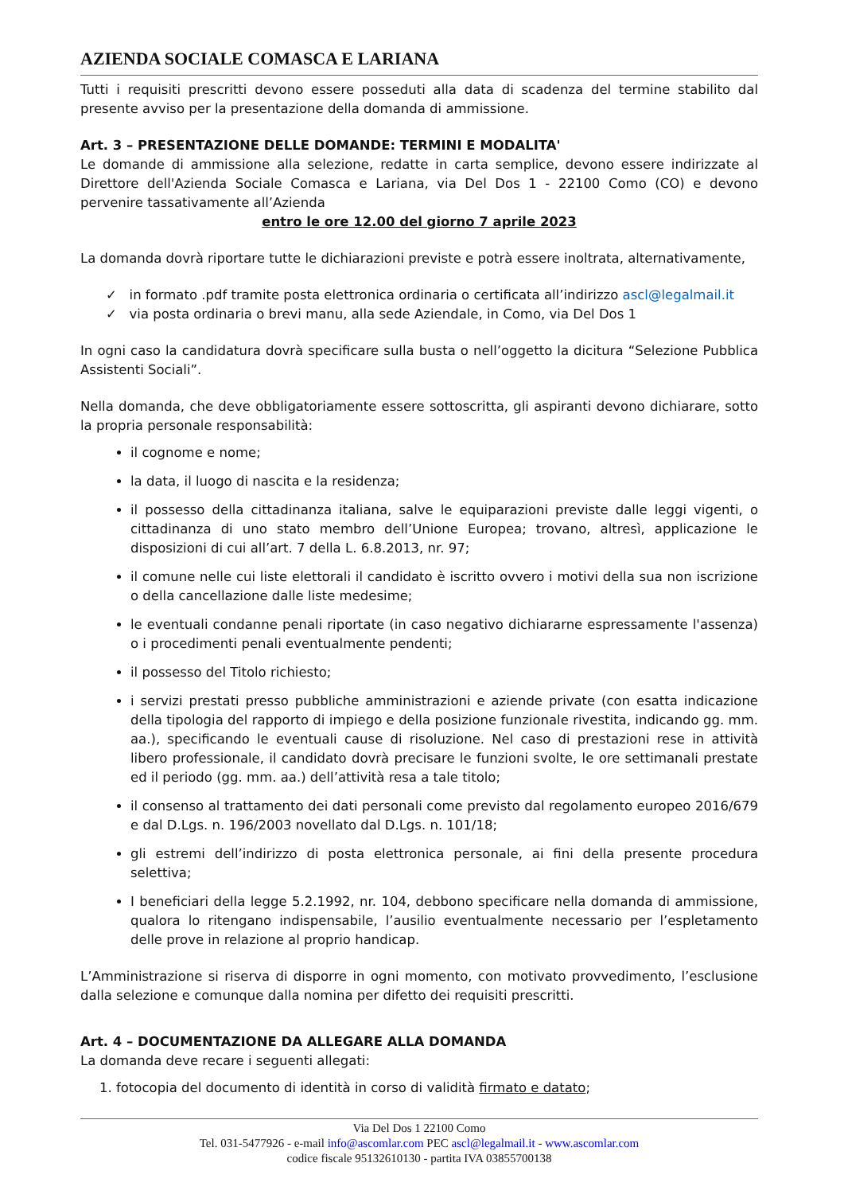AZIENDA SOCIALE COMASCA E LARIANA
Tutti i requisiti prescritti devono essere posseduti alla data di scadenza del termine stabilito dal presente avviso per la presentazione della domanda di ammissione.
Art. 3 – PRESENTAZIONE DELLE DOMANDE: TERMINI E MODALITA'
Le domande di ammissione alla selezione, redatte in carta semplice, devono essere indirizzate al Direttore dell'Azienda Sociale Comasca e Lariana, via Del Dos 1 - 22100 Como (CO) e devono pervenire tassativamente all’Azienda
entro le ore 12.00 del giorno 7 aprile 2023
La domanda dovrà riportare tutte le dichiarazioni previste e potrà essere inoltrata, alternativamente,
✓ in formato .pdf tramite posta elettronica ordinaria o certificata all’indirizzo ascl@legalmail.it
✓ via posta ordinaria o brevi manu, alla sede Aziendale, in Como, via Del Dos 1
In ogni caso la candidatura dovrà specificare sulla busta o nell’oggetto la dicitura “Selezione Pubblica Assistenti Sociali”.
Nella domanda, che deve obbligatoriamente essere sottoscritta, gli aspiranti devono dichiarare, sotto la propria personale responsabilità:
il cognome e nome;
la data, il luogo di nascita e la residenza;
il possesso della cittadinanza italiana, salve le equiparazioni previste dalle leggi vigenti, o cittadinanza di uno stato membro dell’Unione Europea; trovano, altresì, applicazione le disposizioni di cui all’art. 7 della L. 6.8.2013, nr. 97;
il comune nelle cui liste elettorali il candidato è iscritto ovvero i motivi della sua non iscrizione o della cancellazione dalle liste medesime;
le eventuali condanne penali riportate (in caso negativo dichiararne espressamente l'assenza) o i procedimenti penali eventualmente pendenti;
il possesso del Titolo richiesto;
i servizi prestati presso pubbliche amministrazioni e aziende private (con esatta indicazione della tipologia del rapporto di impiego e della posizione funzionale rivestita, indicando gg. mm. aa.), specificando le eventuali cause di risoluzione. Nel caso di prestazioni rese in attività libero professionale, il candidato dovrà precisare le funzioni svolte, le ore settimanali prestate ed il periodo (gg. mm. aa.) dell’attività resa a tale titolo;
il consenso al trattamento dei dati personali come previsto dal regolamento europeo 2016/679 e dal D.Lgs. n. 196/2003 novellato dal D.Lgs. n. 101/18;
gli estremi dell’indirizzo di posta elettronica personale, ai fini della presente procedura selettiva;
I beneficiari della legge 5.2.1992, nr. 104, debbono specificare nella domanda di ammissione, qualora lo ritengano indispensabile, l’ausilio eventualmente necessario per l’espletamento delle prove in relazione al proprio handicap.
L’Amministrazione si riserva di disporre in ogni momento, con motivato provvedimento, l’esclusione dalla selezione e comunque dalla nomina per difetto dei requisiti prescritti.
Art. 4 – DOCUMENTAZIONE DA ALLEGARE ALLA DOMANDA
La domanda deve recare i seguenti allegati:
fotocopia del documento di identità in corso di validità firmato e datato;
Via Del Dos 1 22100 Como
Tel. 031-5477926 - e-mail info@ascomlar.com PEC ascl@legalmail.it - www.ascomlar.com
codice fiscale 95132610130 - partita IVA 03855700138